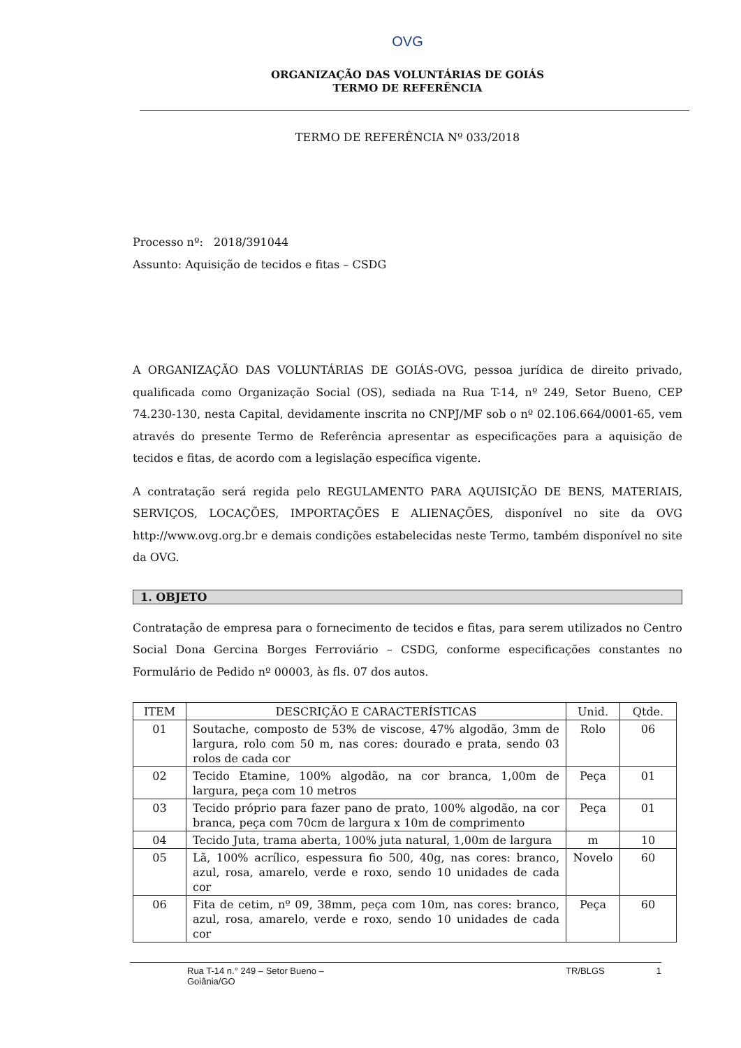OVG
ORGANIZAÇÃO DAS VOLUNTÁRIAS DE GOIÁS
TERMO DE REFERÊNCIA
TERMO DE REFERÊNCIA Nº 033/2018
Processo nº: 2018/391044
Assunto: Aquisição de tecidos e fitas – CSDG
A ORGANIZAÇÃO DAS VOLUNTÁRIAS DE GOIÁS-OVG, pessoa jurídica de direito privado, qualificada como Organização Social (OS), sediada na Rua T-14, nº 249, Setor Bueno, CEP 74.230-130, nesta Capital, devidamente inscrita no CNPJ/MF sob o nº 02.106.664/0001-65, vem através do presente Termo de Referência apresentar as especificações para a aquisição de tecidos e fitas, de acordo com a legislação específica vigente.
A contratação será regida pelo REGULAMENTO PARA AQUISIÇÃO DE BENS, MATERIAIS, SERVIÇOS, LOCAÇÕES, IMPORTAÇÕES E ALIENAÇÕES, disponível no site da OVG http://www.ovg.org.br e demais condições estabelecidas neste Termo, também disponível no site da OVG.
1. OBJETO
Contratação de empresa para o fornecimento de tecidos e fitas, para serem utilizados no Centro Social Dona Gercina Borges Ferroviário – CSDG, conforme especificações constantes no Formulário de Pedido nº 00003, às fls. 07 dos autos.
| ITEM | DESCRIÇÃO E CARACTERÍSTICAS | Unid. | Qtde. |
| --- | --- | --- | --- |
| 01 | Soutache, composto de 53% de viscose, 47% algodão, 3mm de largura, rolo com 50 m, nas cores: dourado e prata, sendo 03 rolos de cada cor | Rolo | 06 |
| 02 | Tecido Etamine, 100% algodão, na cor branca, 1,00m de largura, peça com 10 metros | Peça | 01 |
| 03 | Tecido próprio para fazer pano de prato, 100% algodão, na cor branca, peça com 70cm de largura x 10m de comprimento | Peça | 01 |
| 04 | Tecido Juta, trama aberta, 100% juta natural, 1,00m de largura | m | 10 |
| 05 | Lã, 100% acrílico, espessura fio 500, 40g, nas cores: branco, azul, rosa, amarelo, verde e roxo, sendo 10 unidades de cada cor | Novelo | 60 |
| 06 | Fita de cetim, nº 09, 38mm, peça com 10m, nas cores: branco, azul, rosa, amarelo, verde e roxo, sendo 10 unidades de cada cor | Peça | 60 |
Rua T-14 n.° 249 – Setor Bueno – Goiânia/GO TR/BLGS 1